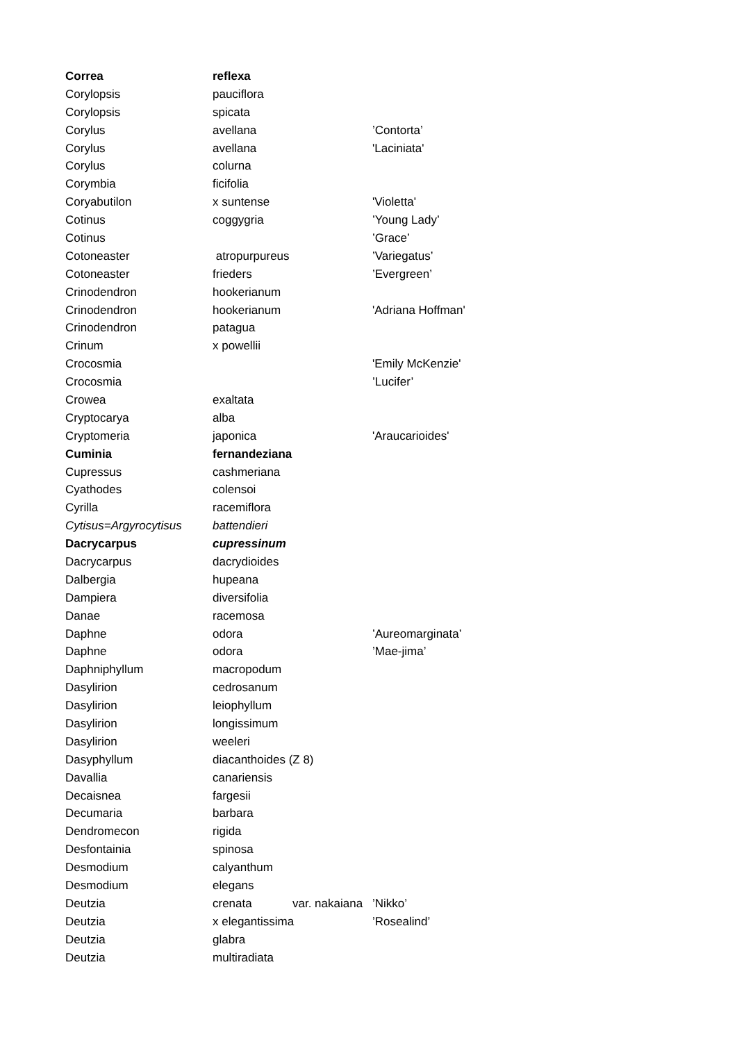| Correa | reflexa | | |
| Corylopsis | pauciflora | | |
| Corylopsis | spicata | | |
| Corylus | avellana | | ’Contorta’ |
| Corylus | avellana | | 'Laciniata' |
| Corylus | colurna | | |
| Corymbia | ficifolia | | |
| Coryabutilon | x suntense | | 'Violetta' |
| Cotinus | coggygria | | ’Young Lady’ |
| Cotinus | | | ’Grace’ |
| Cotoneaster | atropurpureus | | ’Variegatus’ |
| Cotoneaster | frieders | | ’Evergreen’ |
| Crinodendron | hookerianum | | |
| Crinodendron | hookerianum | | 'Adriana Hoffman' |
| Crinodendron | patagua | | |
| Crinum | x powellii | | |
| Crocosmia | | | 'Emily McKenzie' |
| Crocosmia | | | ’Lucifer’ |
| Crowea | exaltata | | |
| Cryptocarya | alba | | |
| Cryptomeria | japonica | | 'Araucarioides' |
| Cuminia | fernandeziana | | |
| Cupressus | cashmeriana | | |
| Cyathodes | colensoi | | |
| Cyrilla | racemiflora | | |
| Cytisus=Argyrocytisus | battendieri | | |
| Dacrycarpus | cupressinum | | |
| Dacrycarpus | dacrydioides | | |
| Dalbergia | hupeana | | |
| Dampiera | diversifolia | | |
| Danae | racemosa | | |
| Daphne | odora | | ’Aureomarginata’ |
| Daphne | odora | | ’Mae-jima’ |
| Daphniphyllum | macropodum | | |
| Dasylirion | cedrosanum | | |
| Dasylirion | leiophyllum | | |
| Dasylirion | longissimum | | |
| Dasylirion | weeleri | | |
| Dasyphyllum | diacanthoides (Z 8) | | |
| Davallia | canariensis | | |
| Decaisnea | fargesii | | |
| Decumaria | barbara | | |
| Dendromecon | rigida | | |
| Desfontainia | spinosa | | |
| Desmodium | calyanthum | | |
| Desmodium | elegans | | |
| Deutzia | crenata | var. nakaiana | ’Nikko’ |
| Deutzia | x elegantissima | | ’Rosealind’ |
| Deutzia | glabra | | |
| Deutzia | multiradiata | | |